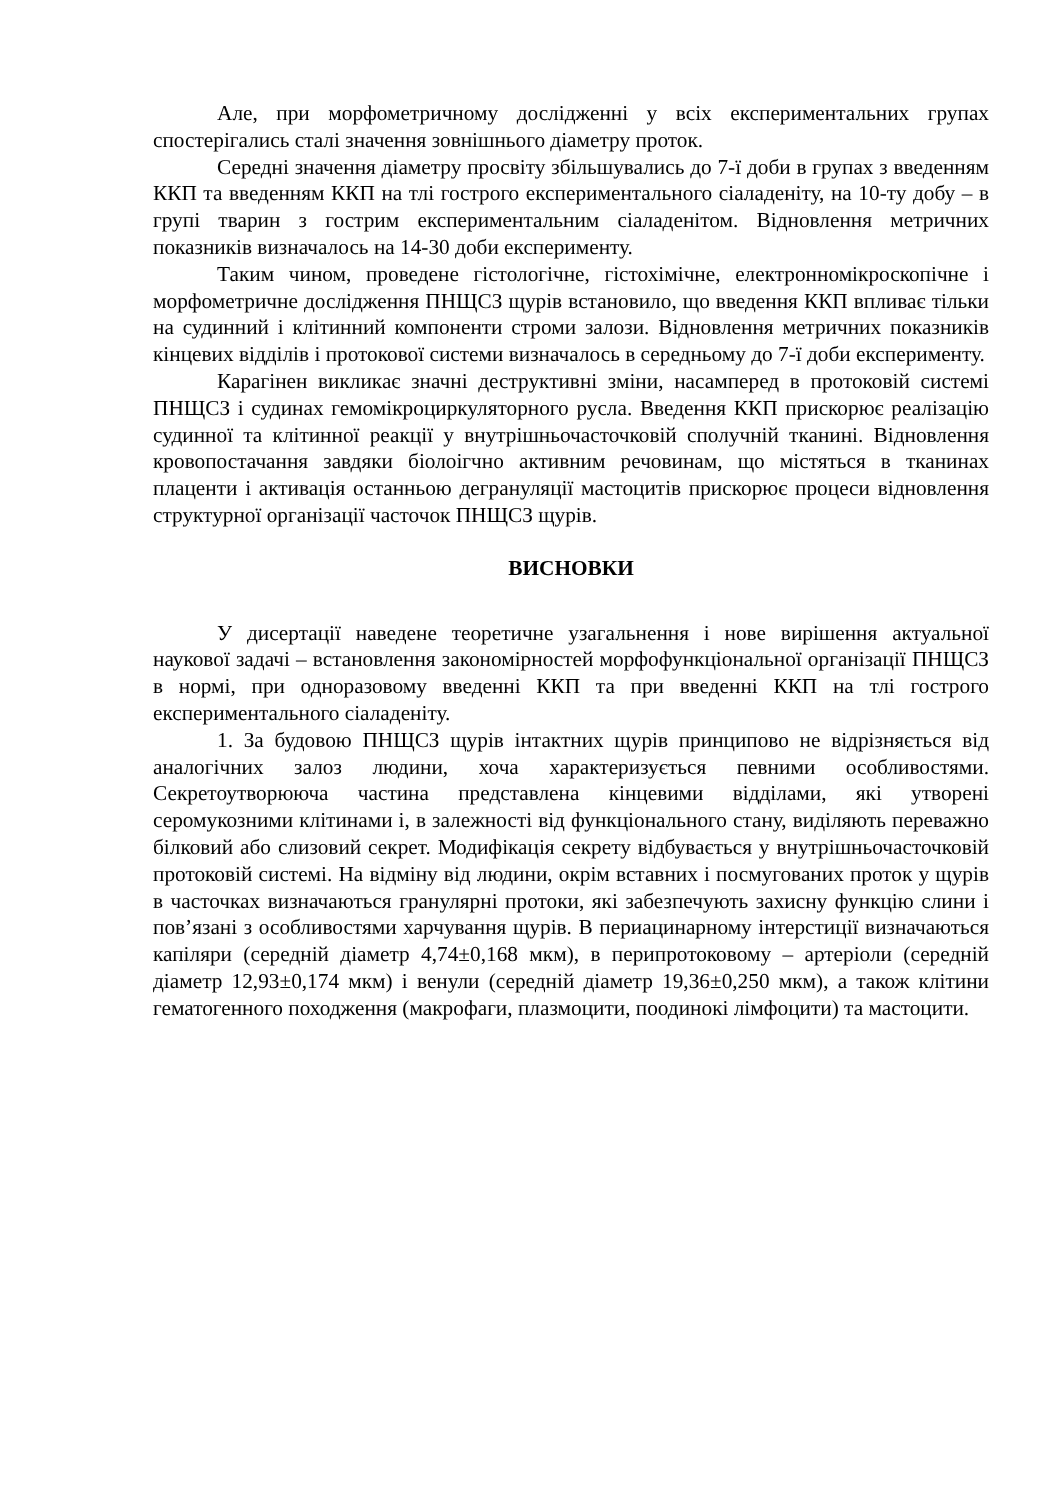Але, при морфометричному дослідженні у всіх експериментальних групах спостерігались сталі значення зовнішнього діаметру проток.
Середні значення діаметру просвіту збільшувались до 7-ї доби в групах з введенням ККП та введенням ККП на тлі гострого експериментального сіаладеніту, на 10-ту добу – в групі тварин з гострим експериментальним сіаладенітом. Відновлення метричних показників визначалось на 14-30 доби експерименту.
Таким чином, проведене гістологічне, гістохімічне, електронномікроскопічне і морфометричне дослідження ПНЩСЗ щурів встановило, що введення ККП впливає тільки на судинний і клітинний компоненти строми залози. Відновлення метричних показників кінцевих відділів і протокової системи визначалось в середньому до 7-ї доби експерименту.
Карагінен викликає значні деструктивні зміни, насамперед в протоковій системі ПНЩСЗ і судинах гемомікроциркуляторного русла. Введення ККП прискорює реалізацію судинної та клітинної реакції у внутрішньочасточковій сполучній тканині. Відновлення кровопостачання завдяки біолоігчно активним речовинам, що містяться в тканинах плаценти і активація останньою дегрануляції мастоцитів прискорює процеси відновлення структурної організації часточок ПНЩСЗ щурів.
ВИСНОВКИ
У дисертації наведене теоретичне узагальнення і нове вирішення актуальної наукової задачі – встановлення закономірностей морфофункціональної організації ПНЩСЗ в нормі, при одноразовому введенні ККП та при введенні ККП на тлі гострого експериментального сіаладеніту.
1. За будовою ПНЩСЗ щурів інтактних щурів принципово не відрізняється від аналогічних залоз людини, хоча характеризується певними особливостями. Секретоутворююча частина представлена кінцевими відділами, які утворені серомукозними клітинами і, в залежності від функціонального стану, виділяють переважно білковий або слизовий секрет. Модифікація секрету відбувається у внутрішньочасточковій протоковій системі. На відміну від людини, окрім вставних і посмугованих проток у щурів в часточках визначаються гранулярні протоки, які забезпечують захисну функцію слини і пов’язані з особливостями харчування щурів. В периацинарному інтерстиції визначаються капіляри (середній діаметр 4,74±0,168 мкм), в перипротоковому – артеріоли (середній діаметр 12,93±0,174 мкм) і венули (середній діаметр 19,36±0,250 мкм), а також клітини гематогенного походження (макрофаги, плазмоцити, поодинокі лімфоцити) та мастоцити.